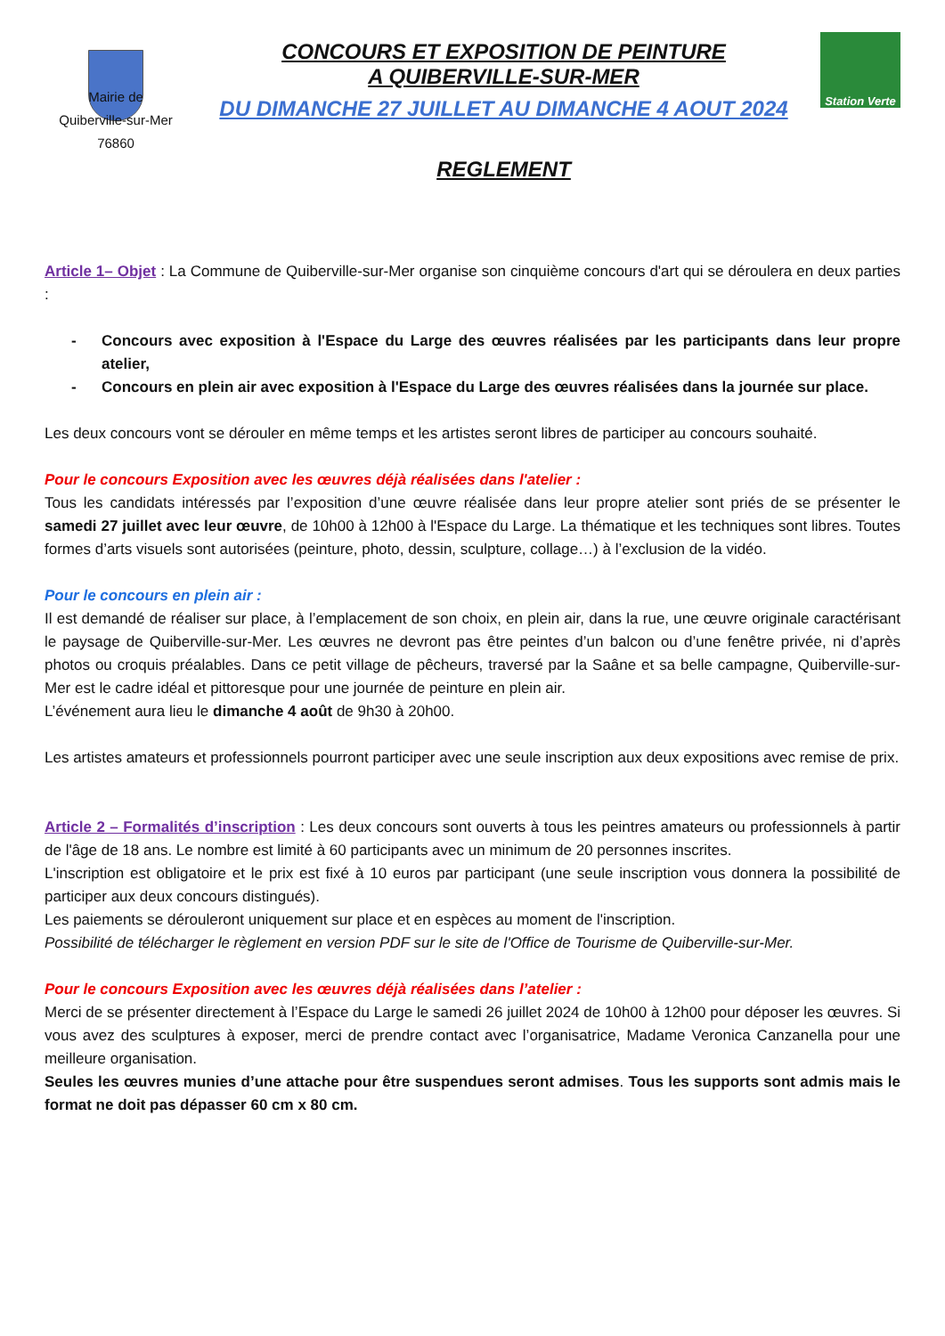Mairie de
Quiberville-sur-Mer
76860
CONCOURS ET EXPOSITION DE PEINTURE
A QUIBERVILLE-SUR-MER
DU DIMANCHE 27 JUILLET AU DIMANCHE 4 AOUT 2024
REGLEMENT
Station Verte
Article 1– Objet : La Commune de Quiberville-sur-Mer organise son cinquième concours d'art qui se déroulera en deux parties :
Concours avec exposition à l'Espace du Large des œuvres réalisées par les participants dans leur propre atelier,
Concours en plein air avec exposition à l'Espace du Large des œuvres réalisées dans la journée sur place.
Les deux concours vont se dérouler en même temps et les artistes seront libres de participer au concours souhaité.
Pour le concours Exposition avec les œuvres déjà réalisées dans l'atelier :
Tous les candidats intéressés par l’exposition d’une œuvre réalisée dans leur propre atelier sont priés de se présenter le samedi 27 juillet avec leur œuvre, de 10h00 à 12h00 à l'Espace du Large. La thématique et les techniques sont libres. Toutes formes d’arts visuels sont autorisées (peinture, photo, dessin, sculpture, collage…) à l’exclusion de la vidéo.
Pour le concours en plein air :
Il est demandé de réaliser sur place, à l’emplacement de son choix, en plein air, dans la rue, une œuvre originale caractérisant le paysage de Quiberville-sur-Mer. Les œuvres ne devront pas être peintes d’un balcon ou d’une fenêtre privée, ni d’après photos ou croquis préalables. Dans ce petit village de pêcheurs, traversé par la Saâne et sa belle campagne, Quiberville-sur-Mer est le cadre idéal et pittoresque pour une journée de peinture en plein air.
L’événement aura lieu le dimanche 4 août de 9h30 à 20h00.
Les artistes amateurs et professionnels pourront participer avec une seule inscription aux deux expositions avec remise de prix.
Article 2 – Formalités d’inscription : Les deux concours sont ouverts à tous les peintres amateurs ou professionnels à partir de l'âge de 18 ans. Le nombre est limité à 60 participants avec un minimum de 20 personnes inscrites.
L'inscription est obligatoire et le prix est fixé à 10 euros par participant (une seule inscription vous donnera la possibilité de participer aux deux concours distingués).
Les paiements se dérouleront uniquement sur place et en espèces au moment de l'inscription.
Possibilité de télécharger le règlement en version PDF sur le site de l'Office de Tourisme de Quiberville-sur-Mer.
Pour le concours Exposition avec les œuvres déjà réalisées dans l’atelier :
Merci de se présenter directement à l’Espace du Large le samedi 26 juillet 2024 de 10h00 à 12h00 pour déposer les œuvres. Si vous avez des sculptures à exposer, merci de prendre contact avec l’organisatrice, Madame Veronica Canzanella pour une meilleure organisation.
Seules les œuvres munies d’une attache pour être suspendues seront admises. Tous les supports sont admis mais le format ne doit pas dépasser 60 cm x 80 cm.